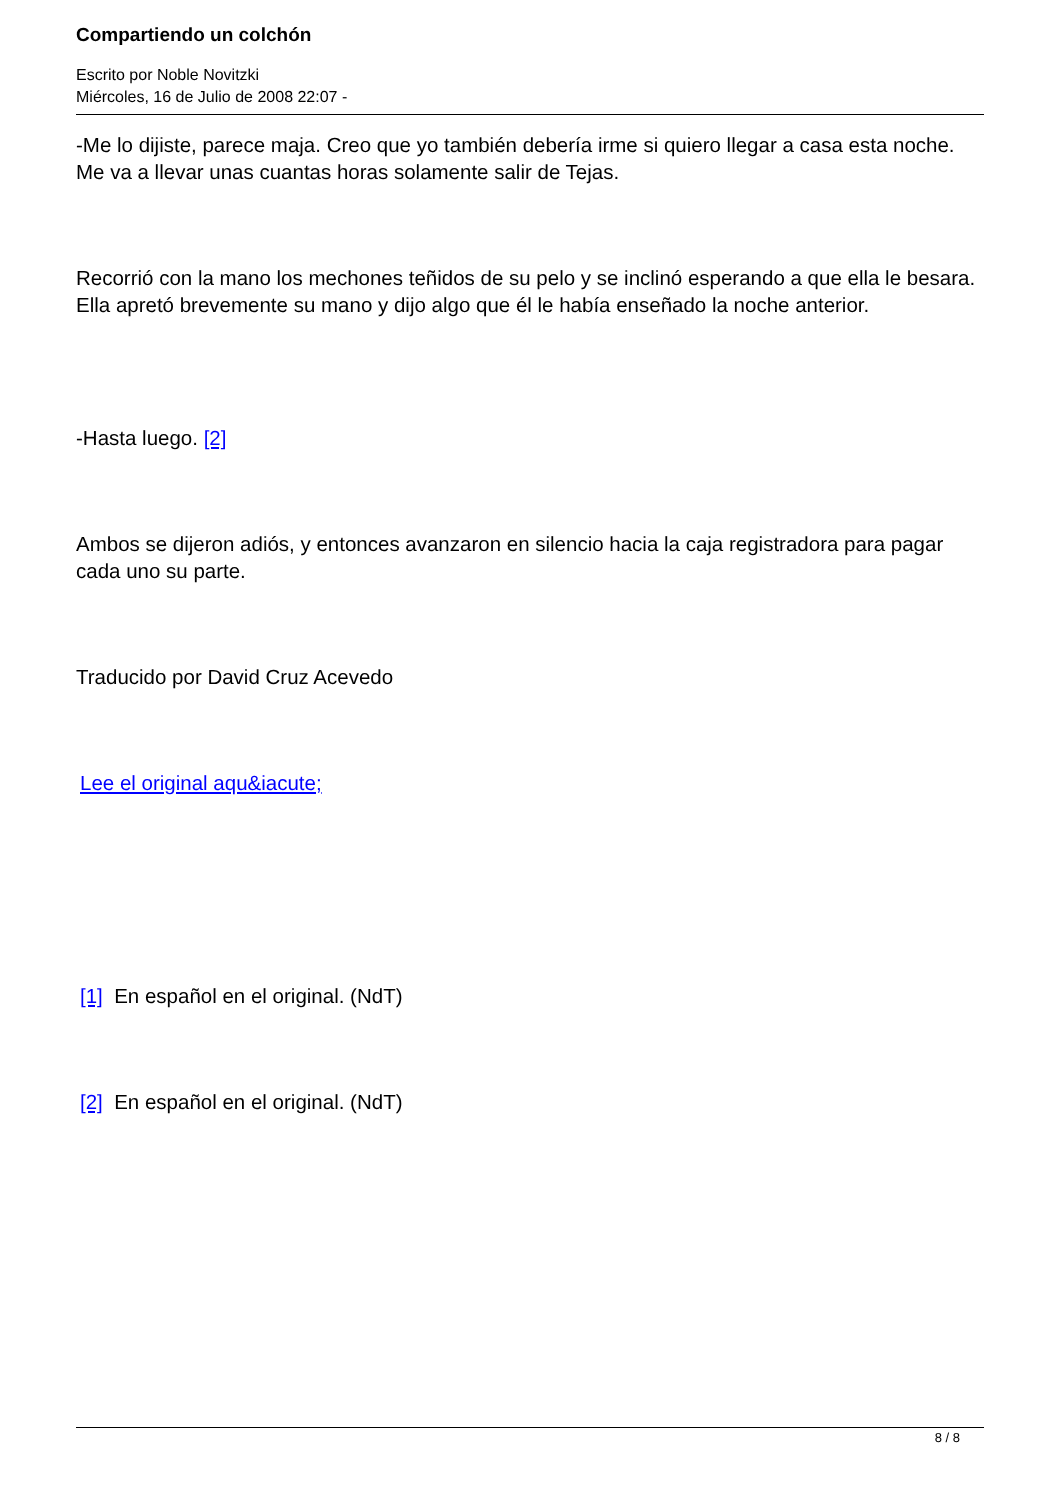Compartiendo un colchón
Escrito por Noble Novitzki
Miércoles, 16 de Julio de 2008 22:07 -
-Me lo dijiste, parece maja. Creo que yo también debería irme si quiero llegar a casa esta noche. Me va a llevar unas cuantas horas solamente salir de Tejas.
Recorrió con la mano los mechones teñidos de su pelo y se inclinó esperando a que ella le besara. Ella apretó brevemente su mano y dijo algo que él le había enseñado la noche anterior.
-Hasta luego. [2]
Ambos se dijeron adiós, y entonces avanzaron en silencio hacia la caja registradora para pagar cada uno su parte.
Traducido por David Cruz Acevedo
Lee el original aqu&iacute;
[1] En español en el original. (NdT)
[2] En español en el original. (NdT)
8 / 8